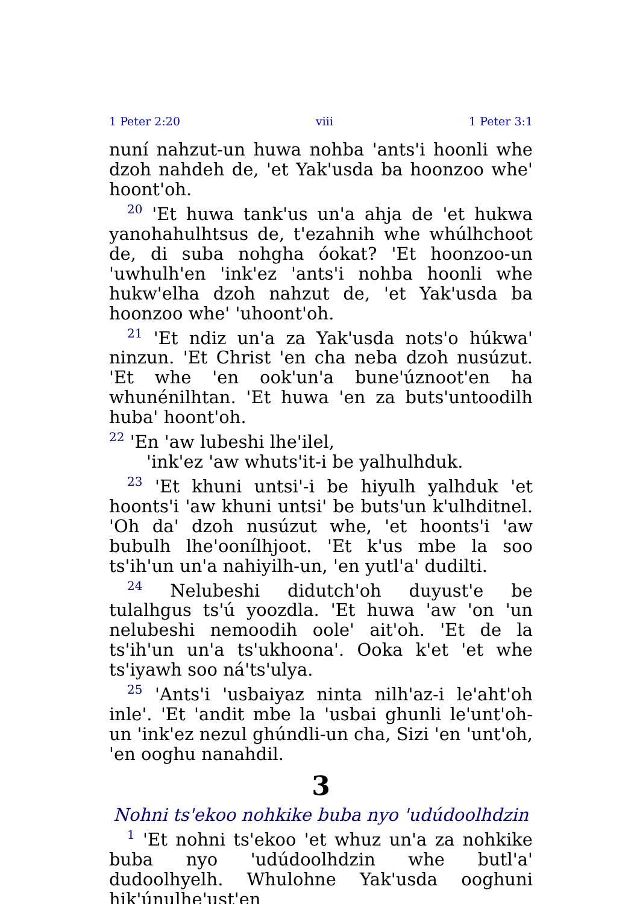1 Peter 2:20 viii 1 Peter 3:1
nuní nahzut-un huwa nohba 'ants'i hoonli whe dzoh nahdeh de, 'et Yak'usda ba hoonzoo whe' hoont'oh.
<sup>20</sup> 'Et huwa tank'us un'a ahja de 'et hukwa yanohahulhtsus de, t'ezahnih whe whúlhchoot de, di suba nohgha óokat? 'Et hoonzoo-un 'uwhulh'en 'ink'ez 'ants'i nohba hoonli whe hukw'elha dzoh nahzut de, 'et Yak'usda ba hoonzoo whe' 'uhoont'oh.
<sup>21</sup> 'Et ndiz un'a za Yak'usda nots'o húkwa' ninzun. 'Et Christ 'en cha neba dzoh nusúzut. 'Et whe 'en ook'un'a bune'úznoot'en ha whunénilhtan. 'Et huwa 'en za buts'untoodilh huba' hoont'oh.
<sup>22</sup> 'En 'aw lubeshi lhe'ilel,
'ink'ez 'aw whuts'it-i be yalhulhduk.
<sup>23</sup> 'Et khuni untsi'-i be hiyulh yalhduk 'et hoonts'i 'aw khuni untsi' be buts'un k'ulhditnel. 'Oh da' dzoh nusúzut whe, 'et hoonts'i 'aw bubulh lhe'oonílhjoot. 'Et k'us mbe la soo ts'ih'un un'a nahiyilh-un, 'en yutl'a' dudilti.
<sup>24</sup> Nelubeshi didutch'oh duyust'e be tulalhgus ts'ú yoozdla. 'Et huwa 'aw 'on 'un nelubeshi nemoodih oole' ait'oh. 'Et de la ts'ih'un un'a ts'ukhoona'. Ooka k'et 'et whe ts'iyawh soo ná'ts'ulya.
<sup>25</sup> 'Ants'i 'usbaiyaz ninta nilh'az-i le'aht'oh inle'. 'Et 'andit mbe la 'usbai ghunli le'unt'oh-un 'ink'ez nezul ghúndli-un cha, Sizi 'en 'unt'oh, 'en ooghu nanahdil.
3
Nohni ts'ekoo nohkike buba nyo 'udúdoolhdzin
<sup>1</sup> 'Et nohni ts'ekoo 'et whuz un'a za nohkike buba nyo 'udúdoolhdzin whe butl'a' dudoolhyelh. Whulohne Yak'usda ooghuni hik'únulhe'ust'en